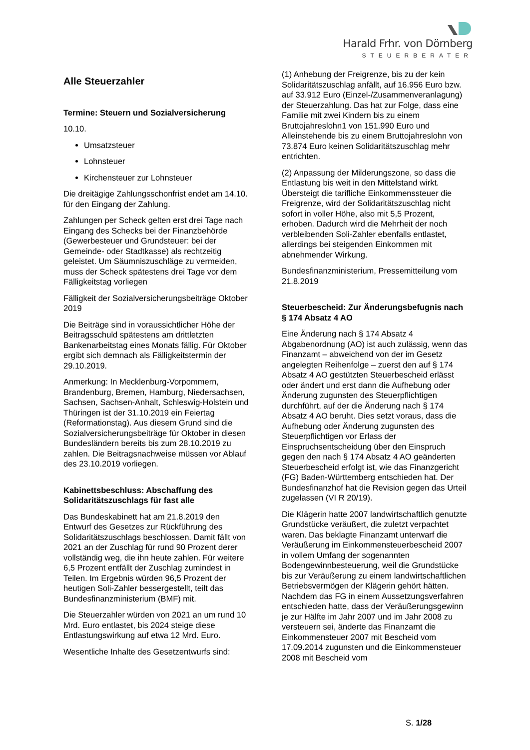Harald Frhr. von Dörnberg
STEUERBERATER
Alle Steuerzahler
Termine: Steuern und Sozialversicherung
10.10.
Umsatzsteuer
Lohnsteuer
Kirchensteuer zur Lohnsteuer
Die dreitägige Zahlungsschonfrist endet am 14.10. für den Eingang der Zahlung.
Zahlungen per Scheck gelten erst drei Tage nach Eingang des Schecks bei der Finanzbehörde (Gewerbesteuer und Grundsteuer: bei der Gemeinde- oder Stadtkasse) als rechtzeitig geleistet. Um Säumniszuschläge zu vermeiden, muss der Scheck spätestens drei Tage vor dem Fälligkeitstag vorliegen
Fälligkeit der Sozialversicherungsbeiträge Oktober 2019
Die Beiträge sind in voraussichtlicher Höhe der Beitragsschuld spätestens am drittletzten Bankenarbeitstag eines Monats fällig. Für Oktober ergibt sich demnach als Fälligkeitstermin der 29.10.2019.
Anmerkung: In Mecklenburg-Vorpommern, Brandenburg, Bremen, Hamburg, Niedersachsen, Sachsen, Sachsen-Anhalt, Schleswig-Holstein und Thüringen ist der 31.10.2019 ein Feiertag (Reformationstag). Aus diesem Grund sind die Sozialversicherungsbeiträge für Oktober in diesen Bundesländern bereits bis zum 28.10.2019 zu zahlen. Die Beitragsnachweise müssen vor Ablauf des 23.10.2019 vorliegen.
Kabinettsbeschluss: Abschaffung des Solidaritätszuschlags für fast alle
Das Bundeskabinett hat am 21.8.2019 den Entwurf des Gesetzes zur Rückführung des Solidaritätszuschlags beschlossen. Damit fällt von 2021 an der Zuschlag für rund 90 Prozent derer vollständig weg, die ihn heute zahlen. Für weitere 6,5 Prozent entfällt der Zuschlag zumindest in Teilen. Im Ergebnis würden 96,5 Prozent der heutigen Soli-Zahler bessergestellt, teilt das Bundesfinanzministerium (BMF) mit.
Die Steuerzahler würden von 2021 an um rund 10 Mrd. Euro entlastet, bis 2024 steige diese Entlastungswirkung auf etwa 12 Mrd. Euro.
Wesentliche Inhalte des Gesetzentwurfs sind:
(1) Anhebung der Freigrenze, bis zu der kein Solidaritätszuschlag anfällt, auf 16.956 Euro bzw. auf 33.912 Euro (Einzel-/Zusammenveranlagung) der Steuerzahlung. Das hat zur Folge, dass eine Familie mit zwei Kindern bis zu einem Bruttojahreslohn1 von 151.990 Euro und Alleinstehende bis zu einem Bruttojahreslohn von 73.874 Euro keinen Solidaritätszuschlag mehr entrichten.
(2) Anpassung der Milderungszone, so dass die Entlastung bis weit in den Mittelstand wirkt. Übersteigt die tarifliche Einkommenssteuer die Freigrenze, wird der Solidaritätszuschlag nicht sofort in voller Höhe, also mit 5,5 Prozent, erhoben. Dadurch wird die Mehrheit der noch verbleibenden Soli-Zahler ebenfalls entlastet, allerdings bei steigenden Einkommen mit abnehmender Wirkung.
Bundesfinanzministerium, Pressemitteilung vom 21.8.2019
Steuerbescheid: Zur Änderungsbefugnis nach § 174 Absatz 4 AO
Eine Änderung nach § 174 Absatz 4 Abgabenordnung (AO) ist auch zulässig, wenn das Finanzamt – abweichend von der im Gesetz angelegten Reihenfolge – zuerst den auf § 174 Absatz 4 AO gestützten Steuerbescheid erlässt oder ändert und erst dann die Aufhebung oder Änderung zugunsten des Steuerpflichtigen durchführt, auf der die Änderung nach § 174 Absatz 4 AO beruht. Dies setzt voraus, dass die Aufhebung oder Änderung zugunsten des Steuerpflichtigen vor Erlass der Einspruchsentscheidung über den Einspruch gegen den nach § 174 Absatz 4 AO geänderten Steuerbescheid erfolgt ist, wie das Finanzgericht (FG) Baden-Württemberg entschieden hat. Der Bundesfinanzhof hat die Revision gegen das Urteil zugelassen (VI R 20/19).
Die Klägerin hatte 2007 landwirtschaftlich genutzte Grundstücke veräußert, die zuletzt verpachtet waren. Das beklagte Finanzamt unterwarf die Veräußerung im Einkommensteuerbescheid 2007 in vollem Umfang der sogenannten Bodengewinnbesteuerung, weil die Grundstücke bis zur Veräußerung zu einem landwirtschaftlichen Betriebsvermögen der Klägerin gehört hätten. Nachdem das FG in einem Aussetzungsverfahren entschieden hatte, dass der Veräußerungsgewinn je zur Hälfte im Jahr 2007 und im Jahr 2008 zu versteuern sei, änderte das Finanzamt die Einkommensteuer 2007 mit Bescheid vom 17.09.2014 zugunsten und die Einkommensteuer 2008 mit Bescheid vom
S. 1/28